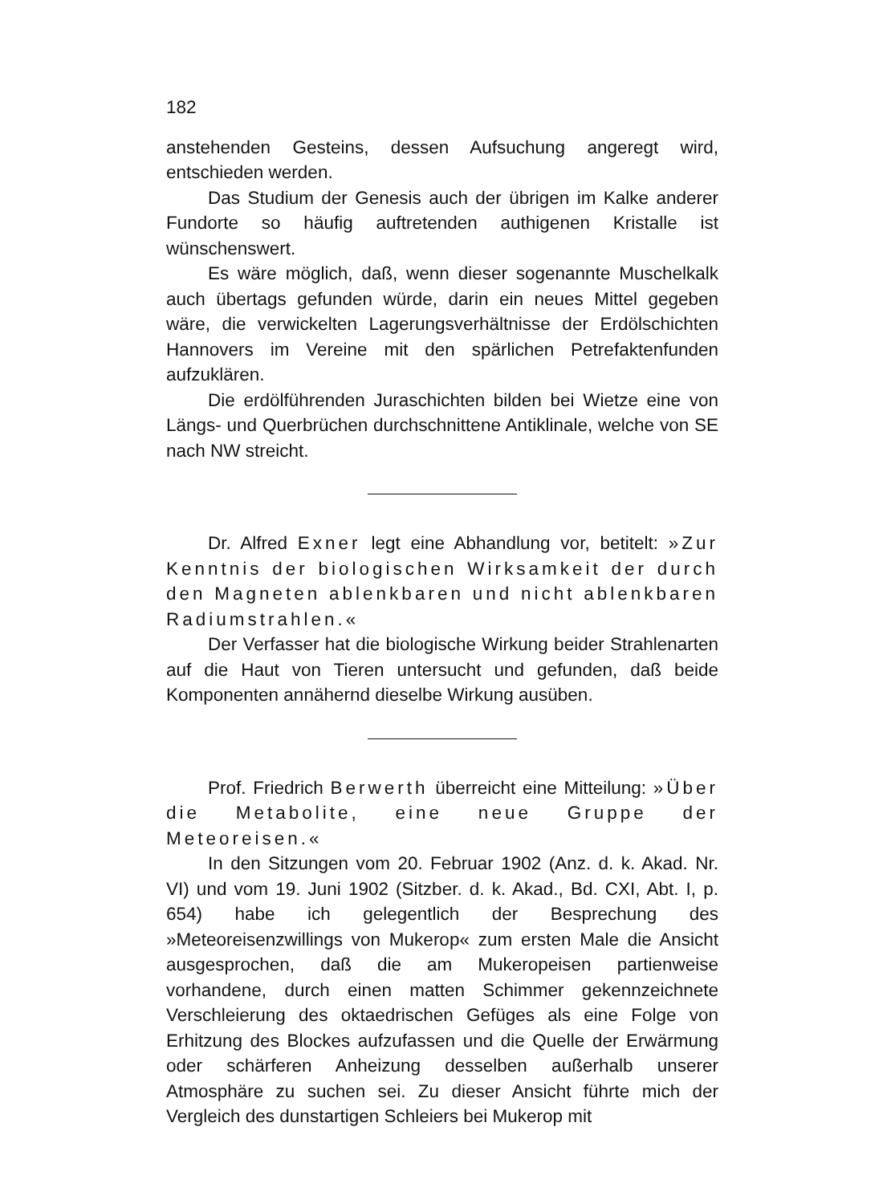182
anstehenden Gesteins, dessen Aufsuchung angeregt wird, entschieden werden.
Das Studium der Genesis auch der übrigen im Kalke anderer Fundorte so häufig auftretenden authigenen Kristalle ist wünschenswert.
Es wäre möglich, daß, wenn dieser sogenannte Muschelkalk auch übertags gefunden würde, darin ein neues Mittel gegeben wäre, die verwickelten Lagerungsverhältnisse der Erdölschichten Hannovers im Vereine mit den spärlichen Petrefaktenfunden aufzuklären.
Die erdölführenden Juraschichten bilden bei Wietze eine von Längs- und Querbrüchen durchschnittene Antiklinale, welche von SE nach NW streicht.
Dr. Alfred Exner legt eine Abhandlung vor, betitelt: »Zur Kenntnis der biologischen Wirksamkeit der durch den Magneten ablenkbaren und nicht ablenkbaren Radiumstrahlen.«
Der Verfasser hat die biologische Wirkung beider Strahlenarten auf die Haut von Tieren untersucht und gefunden, daß beide Komponenten annähernd dieselbe Wirkung ausüben.
Prof. Friedrich Berwerth überreicht eine Mitteilung: »Über die Metabolite, eine neue Gruppe der Meteoreisen.«
In den Sitzungen vom 20. Februar 1902 (Anz. d. k. Akad. Nr. VI) und vom 19. Juni 1902 (Sitzber. d. k. Akad., Bd. CXI, Abt. I, p. 654) habe ich gelegentlich der Besprechung des »Meteoreisenzwillings von Mukerop« zum ersten Male die Ansicht ausgesprochen, daß die am Mukeropeisen partienweise vorhandene, durch einen matten Schimmer gekennzeichnete Verschleierung des oktaedrischen Gefüges als eine Folge von Erhitzung des Blockes aufzufassen und die Quelle der Erwärmung oder schärferen Anheizung desselben außerhalb unserer Atmosphäre zu suchen sei. Zu dieser Ansicht führte mich der Vergleich des dunstartigen Schleiers bei Mukerop mit